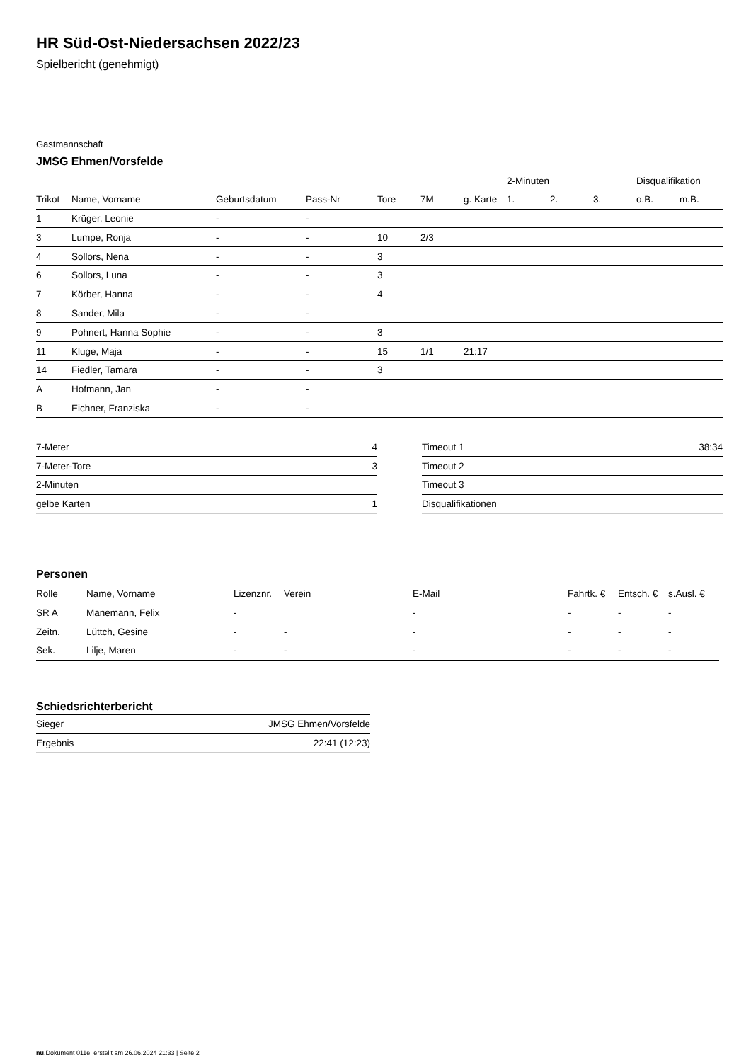HR Süd-Ost-Niedersachsen 2022/23
Spielbericht (genehmigt)
Gastmannschaft
JMSG Ehmen/Vorsfelde
| | | | | | | | 2-Minuten | | | Disqualifikation | |
| --- | --- | --- | --- | --- | --- | --- | --- | --- | --- | --- | --- |
| Trikot | Name, Vorname | Geburtsdatum | Pass-Nr | Tore | 7M | g. Karte | 1. | 2. | 3. | o.B. | m.B. |
| 1 | Krüger, Leonie | - | - | | | | | | | | |
| 3 | Lumpe, Ronja | - | - | 10 | 2/3 | | | | | | |
| 4 | Sollors, Nena | - | - | 3 | | | | | | | |
| 6 | Sollors, Luna | - | - | 3 | | | | | | | |
| 7 | Körber, Hanna | - | - | 4 | | | | | | | |
| 8 | Sander, Mila | - | - | | | | | | | | |
| 9 | Pohnert, Hanna Sophie | - | - | 3 | | | | | | | |
| 11 | Kluge, Maja | - | - | 15 | 1/1 | 21:17 | | | | | |
| 14 | Fiedler, Tamara | - | - | 3 | | | | | | | |
| A | Hofmann, Jan | - | - | | | | | | | | |
| B | Eichner, Franziska | - | - | | | | | | | | |
| 7-Meter | 4 |
| 7-Meter-Tore | 3 |
| 2-Minuten | |
| gelbe Karten | 1 |
| Timeout 1 | 38:34 |
| Timeout 2 | |
| Timeout 3 | |
| Disqualifikationen | |
Personen
| Rolle | Name, Vorname | Lizenznr. | Verein | E-Mail | Fahrtk. € | Entsch. € | s.Ausl. € |
| --- | --- | --- | --- | --- | --- | --- | --- |
| SR A | Manemann, Felix | - | | - | - | - | - |
| Zeitn. | Lüttch, Gesine | - | - | - | - | - | - |
| Sek. | Lilje, Maren | - | - | - | - | - | - |
Schiedsrichterbericht
| Sieger | JMSG Ehmen/Vorsfelde |
| Ergebnis | 22:41 (12:23) |
nu.Dokument 011e, erstellt am 26.06.2024 21:33 | Seite 2